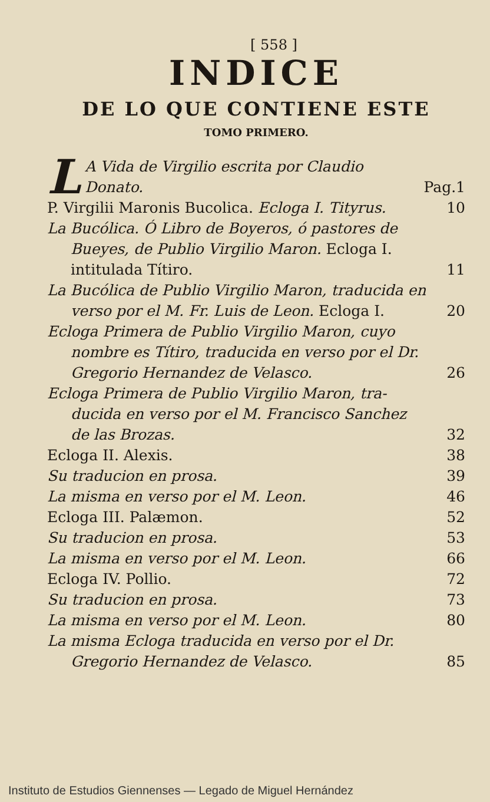[ 558 ]
INDICE
DE LO QUE CONTIENE ESTE
TOMO PRIMERO.
LA Vida de Virgilio escrita por Claudio
Donato. Pag.1
P. Virgilii Maronis Bucolica. Ecloga I. Tityrus. 10
La Bucólica. Ó Libro de Boyeros, ó pastores de
Bueyes, de Publio Virgilio Maron. Ecloga I.
intitulada Títiro. 11
La Bucólica de Publio Virgilio Maron, traducida en
verso por el M. Fr. Luis de Leon. Ecloga I. 20
Ecloga Primera de Publio Virgilio Maron, cuyo
nombre es Títiro, traducida en verso por el Dr.
Gregorio Hernandez de Velasco. 26
Ecloga Primera de Publio Virgilio Maron, tra-
ducida en verso por el M. Francisco Sanchez
de las Brozas. 32
Ecloga II. Alexis. 38
Su traducion en prosa. 39
La misma en verso por el M. Leon. 46
Ecloga III. Palæmon. 52
Su traducion en prosa. 53
La misma en verso por el M. Leon. 66
Ecloga IV. Pollio. 72
Su traducion en prosa. 73
La misma en verso por el M. Leon. 80
La misma Ecloga traducida en verso por el Dr.
Gregorio Hernandez de Velasco. 85
Instituto de Estudios Giennenses — Legado de Miguel Hernández